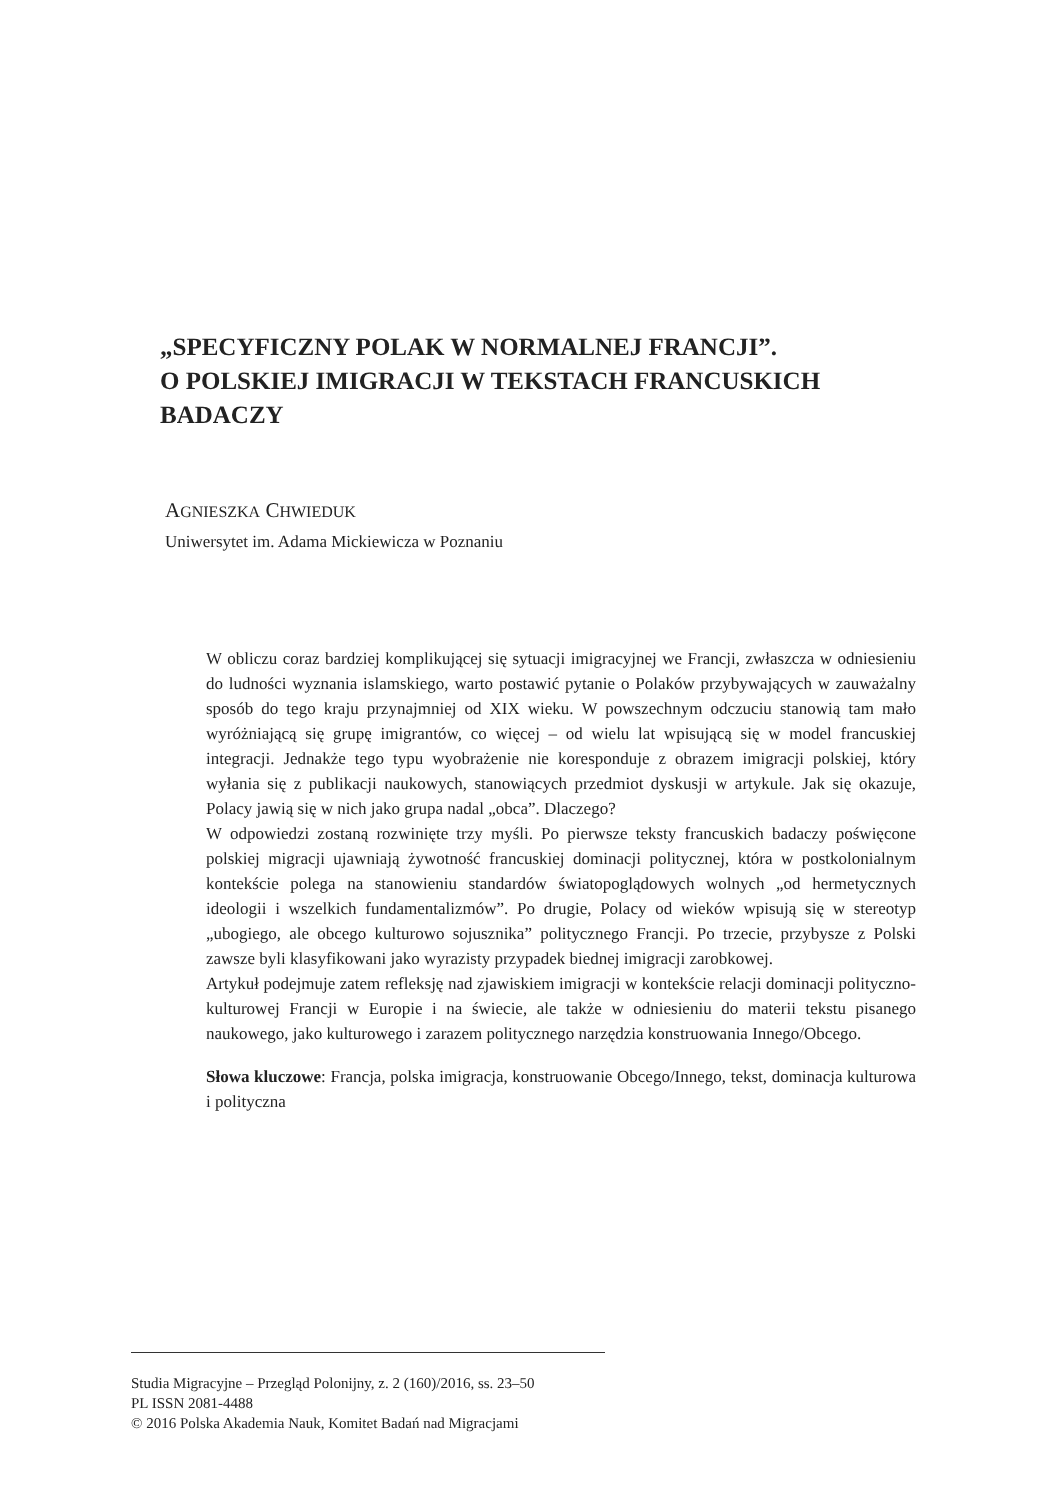„SPECYFICZNY POLAK W NORMALNEJ FRANCJI”.
O POLSKIEJ IMIGRACJI W TEKSTACH FRANCUSKICH BADACZY
AGNIESZKA CHWIEDUK
Uniwersytet im. Adama Mickiewicza w Poznaniu
W obliczu coraz bardziej komplikującej się sytuacji imigracyjnej we Francji, zwłaszcza w odniesieniu do ludności wyznania islamskiego, warto postawić pytanie o Polaków przybywających w zauważalny sposób do tego kraju przynajmniej od XIX wieku. W powszechnym odczuciu stanowią tam mało wyróżniającą się grupę imigrantów, co więcej – od wielu lat wpisującą się w model francuskiej integracji. Jednakże tego typu wyobrażenie nie koresponduje z obrazem imigracji polskiej, który wyłania się z publikacji naukowych, stanowiących przedmiot dyskusji w artykule. Jak się okazuje, Polacy jawią się w nich jako grupa nadal „obca”. Dlaczego?
W odpowiedzi zostaną rozwinięte trzy myśli. Po pierwsze teksty francuskich badaczy poświęcone polskiej migracji ujawniają żywotność francuskiej dominacji politycznej, która w postkolonialnym kontekście polega na stanowieniu standardów światopoglądowych wolnych „od hermetycznych ideologii i wszelkich fundamentalizmów”. Po drugie, Polacy od wieków wpisują się w stereotyp „ubogiego, ale obcego kulturowo sojusznika” politycznego Francji. Po trzecie, przybysze z Polski zawsze byli klasyfikowani jako wyrazisty przypadek biednej imigracji zarobkowej.
Artykuł podejmuje zatem refleksję nad zjawiskiem imigracji w kontekście relacji dominacji polityczno-kulturowej Francji w Europie i na świecie, ale także w odniesieniu do materii tekstu pisanego naukowego, jako kulturowego i zarazem politycznego narzędzia konstruowania Innego/Obcego.
Słowa kluczowe: Francja, polska imigracja, konstruowanie Obcego/Innego, tekst, dominacja kulturowa i polityczna
Studia Migracyjne – Przegląd Polonijny, z. 2 (160)/2016, ss. 23–50
PL ISSN 2081-4488
© 2016 Polska Akademia Nauk, Komitet Badań nad Migracjami